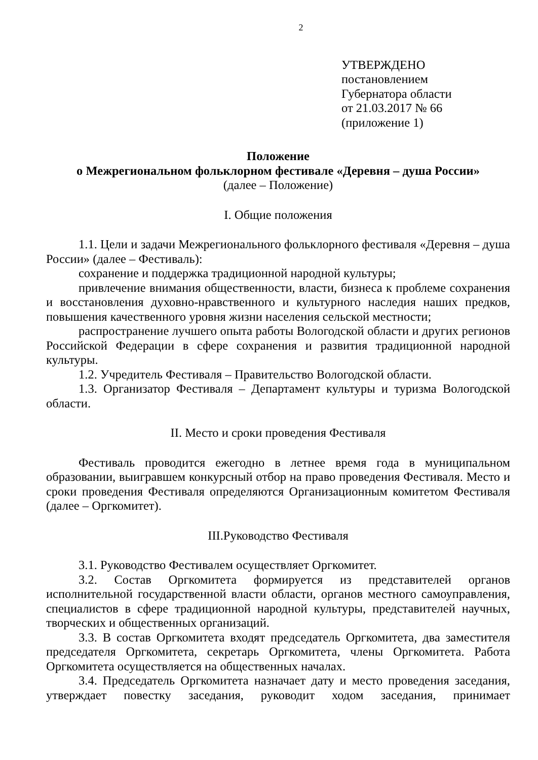2
УТВЕРЖДЕНО
постановлением
Губернатора области
от 21.03.2017 № 66
(приложение 1)
Положение
о Межрегиональном фольклорном фестивале «Деревня – душа России»
(далее – Положение)
I. Общие положения
1.1. Цели и задачи Межрегионального фольклорного фестиваля «Деревня – душа России» (далее – Фестиваль):
сохранение и поддержка традиционной народной культуры;
привлечение внимания общественности, власти, бизнеса к проблеме сохранения и восстановления духовно-нравственного и культурного наследия наших предков, повышения качественного уровня жизни населения сельской местности;
распространение лучшего опыта работы Вологодской области и других регионов Российской Федерации в сфере сохранения и развития традиционной народной культуры.
1.2. Учредитель Фестиваля – Правительство Вологодской области.
1.3. Организатор Фестиваля – Департамент культуры и туризма Вологодской области.
II. Место и сроки проведения Фестиваля
Фестиваль проводится ежегодно в летнее время года в муниципальном образовании, выигравшем конкурсный отбор на право проведения Фестиваля. Место и сроки проведения Фестиваля определяются Организационным комитетом Фестиваля (далее – Оргкомитет).
III.Руководство Фестиваля
3.1. Руководство Фестивалем осуществляет Оргкомитет.
3.2. Состав Оргкомитета формируется из представителей органов исполнительной государственной власти области, органов местного самоуправления, специалистов в сфере традиционной народной культуры, представителей научных, творческих и общественных организаций.
3.3. В состав Оргкомитета входят председатель Оргкомитета, два заместителя председателя Оргкомитета, секретарь Оргкомитета, члены Оргкомитета. Работа Оргкомитета осуществляется на общественных началах.
3.4. Председатель Оргкомитета назначает дату и место проведения заседания, утверждает повестку заседания, руководит ходом заседания, принимает